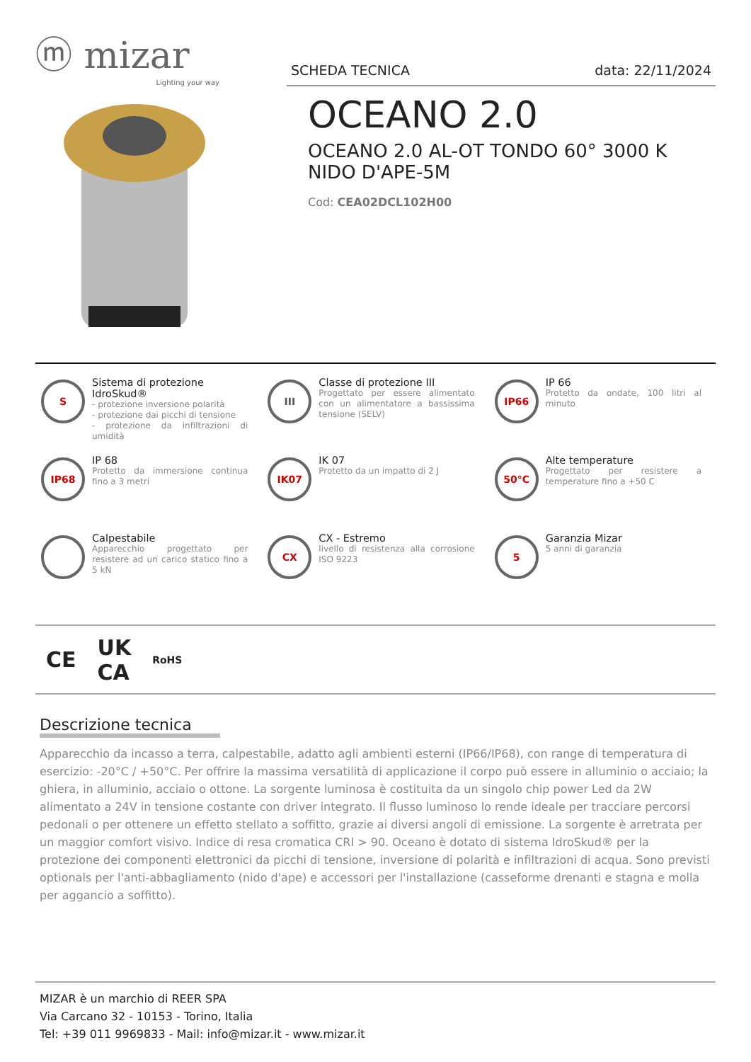ⓜ mizar
Lighting your way
SCHEDA TECNICA data: 22/11/2024
OCEANO 2.0
OCEANO 2.0 AL-OT TONDO 60° 3000 K
NIDO D'APE-5M
Cod: CEA02DCL102H00
S
Sistema di protezione IdroSkud®
- protezione inversione polarità
- protezione dai picchi di tensione
- protezione da infiltrazioni di umidità
III
Classe di protezione III
Progettato per essere alimentato con un alimentatore a bassissima tensione (SELV)
IP66
IP 66
Protetto da ondate, 100 litri al minuto
IP68
IP 68
Protetto da immersione continua fino a 3 metri
IK07
IK 07
Protetto da un impatto di 2 J
50°C
Alte temperature
Progettato per resistere a temperature fino a +50 C
Calpestabile
Apparecchio progettato per resistere ad un carico statico fino a 5 kN
CX
CX - Estremo
livello di resistenza alla corrosione ISO 9223
5
Garanzia Mizar
5 anni di garanzia
CE UK
CA RoHS
Descrizione tecnica
Apparecchio da incasso a terra, calpestabile, adatto agli ambienti esterni (IP66/IP68), con range di temperatura di esercizio: -20°C / +50°C. Per offrire la massima versatilità di applicazione il corpo può essere in alluminio o acciaio; la ghiera, in alluminio, acciaio o ottone. La sorgente luminosa è costituita da un singolo chip power Led da 2W alimentato a 24V in tensione costante con driver integrato. Il flusso luminoso lo rende ideale per tracciare percorsi pedonali o per ottenere un effetto stellato a soffitto, grazie ai diversi angoli di emissione. La sorgente è arretrata per un maggior comfort visivo. Indice di resa cromatica CRI > 90. Oceano è dotato di sistema IdroSkud® per la protezione dei componenti elettronici da picchi di tensione, inversione di polarità e infiltrazioni di acqua. Sono previsti optionals per l'anti-abbagliamento (nido d'ape) e accessori per l'installazione (casseforme drenanti e stagna e molla per aggancio a soffitto).
MIZAR è un marchio di REER SPA
Via Carcano 32 - 10153 - Torino, Italia
Tel: +39 011 9969833 - Mail: info@mizar.it - www.mizar.it